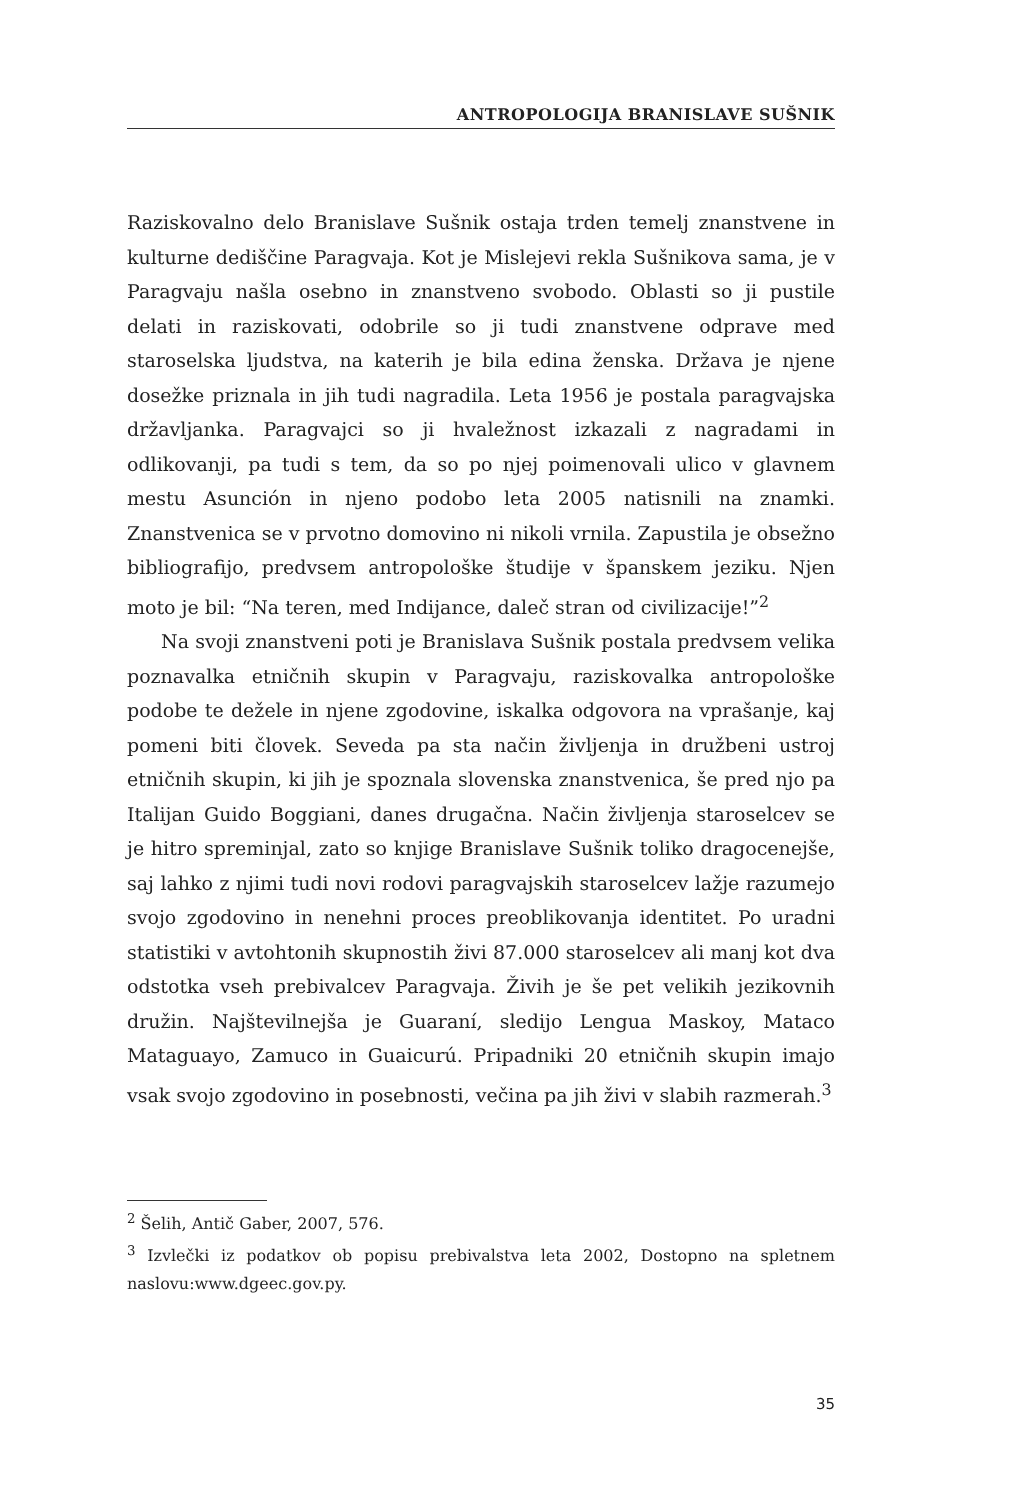ANTROPOLOGIJA BRANISLAVE SUŠNIK
Raziskovalno delo Branislave Sušnik ostaja trden temelj znanstvene in kulturne dediščine Paragvaja. Kot je Mislejevi rekla Sušnikova sama, je v Paragvaju našla osebno in znanstveno svobodo. Oblasti so ji pustile delati in raziskovati, odobrile so ji tudi znanstvene odprave med staroselska ljudstva, na katerih je bila edina ženska. Država je njene dosežke priznala in jih tudi nagradila. Leta 1956 je postala paragvajska državljanka. Paragvajci so ji hvaležnost izkazali z nagradami in odlikovanji, pa tudi s tem, da so po njej poimenovali ulico v glavnem mestu Asunción in njeno podobo leta 2005 natisnili na znamki. Znanstvenica se v prvotno domovino ni nikoli vrnila. Zapustila je obsežno bibliografijo, predvsem antropološke študije v španskem jeziku. Njen moto je bil: “Na teren, med Indijance, daleč stran od civilizacije!”<sup>2</sup>
Na svoji znanstveni poti je Branislava Sušnik postala predvsem velika poznavalka etničnih skupin v Paragvaju, raziskovalka antropološke podobe te dežele in njene zgodovine, iskalka odgovora na vprašanje, kaj pomeni biti človek. Seveda pa sta način življenja in družbeni ustroj etničnih skupin, ki jih je spoznala slovenska znanstvenica, še pred njo pa Italijan Guido Boggiani, danes drugačna. Način življenja staroselcev se je hitro spreminjal, zato so knjige Branislave Sušnik toliko dragocenejše, saj lahko z njimi tudi novi rodovi paragvajskih staroselcev lažje razumejo svojo zgodovino in nenehni proces preoblikovanja identitet. Po uradni statistiki v avtohtonih skupnostih živi 87.000 staroselcev ali manj kot dva odstotka vseh prebivalcev Paragvaja. Živih je še pet velikih jezikovnih družin. Najštevilnejša je Guaraní, sledijo Lengua Maskoy, Mataco Mataguayo, Zamuco in Guaicurú. Pripadniki 20 etničnih skupin imajo vsak svojo zgodovino in posebnosti, večina pa jih živi v slabih razmerah.<sup>3</sup>
<sup>2</sup> Šelih, Antič Gaber, 2007, 576.
<sup>3</sup> Izvlečki iz podatkov ob popisu prebivalstva leta 2002, Dostopno na spletnem naslovu:www.dgeec.gov.py.
35